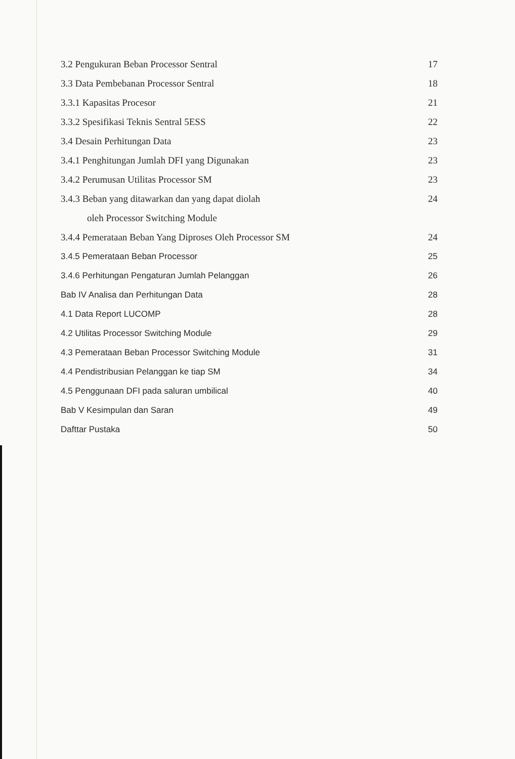3.2 Pengukuran Beban Processor Sentral 17
3.3 Data Pembebanan Processor Sentral 18
3.3.1 Kapasitas Procesor 21
3.3.2 Spesifikasi Teknis Sentral 5ESS 22
3.4 Desain Perhitungan Data 23
3.4.1 Penghitungan Jumlah DFI yang Digunakan 23
3.4.2 Perumusan Utilitas Processor SM 23
3.4.3 Beban yang ditawarkan dan yang dapat diolah 24
oleh Processor Switching Module
3.4.4 Pemerataan Beban Yang Diproses Oleh Processor SM 24
3.4.5 Pemerataan Beban Processor 25
3.4.6 Perhitungan Pengaturan Jumlah Pelanggan 26
Bab IV Analisa dan Perhitungan Data 28
4.1 Data Report LUCOMP 28
4.2 Utilitas Processor Switching Module 29
4.3 Pemerataan Beban Processor Switching Module 31
4.4 Pendistribusian Pelanggan ke tiap SM 34
4.5 Penggunaan DFI pada saluran umbilical 40
Bab V Kesimpulan dan Saran 49
Dafttar Pustaka 50